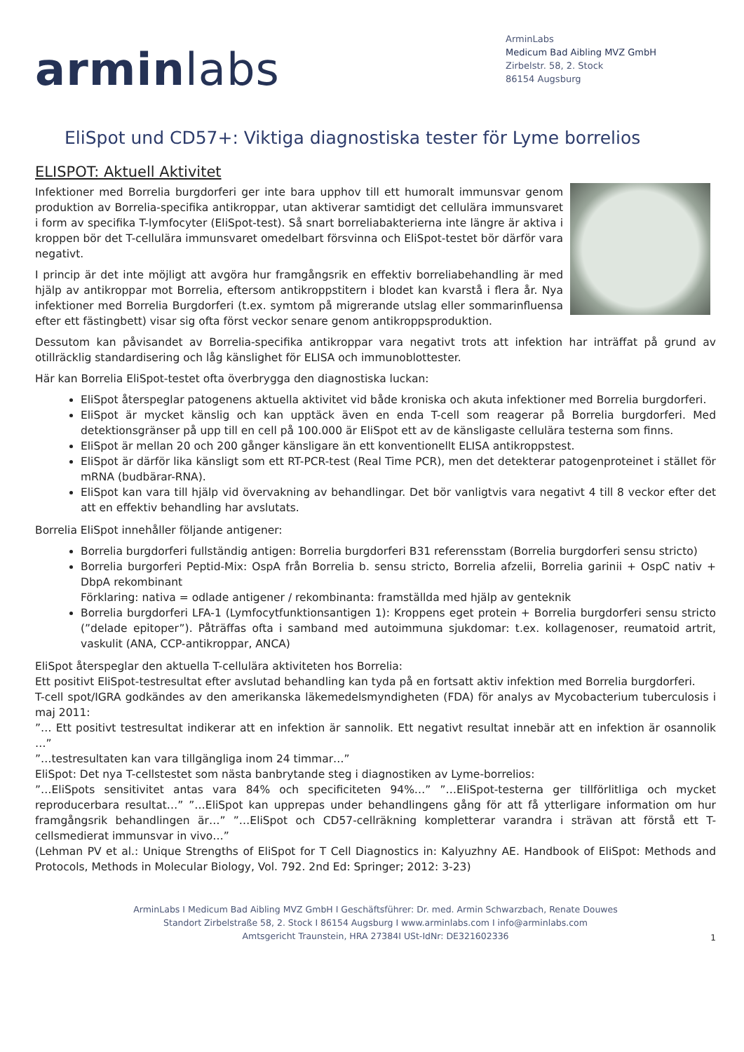arminlabs
ArminLabs
Medicum Bad Aibling MVZ GmbH
Zirbelstr. 58, 2. Stock
86154 Augsburg
EliSpot und CD57+: Viktiga diagnostiska tester för Lyme borrelios
ELISPOT: Aktuell Aktivitet
Infektioner med Borrelia burgdorferi ger inte bara upphov till ett humoralt immunsvar genom produktion av Borrelia-specifika antikroppar, utan aktiverar samtidigt det cellulära immunsvaret i form av specifika T-lymfocyter (EliSpot-test). Så snart borreliabakterierna inte längre är aktiva i kroppen bör det T-cellulära immunsvaret omedelbart försvinna och EliSpot-testet bör därför vara negativt.
I princip är det inte möjligt att avgöra hur framgångsrik en effektiv borreliabehandling är med hjälp av antikroppar mot Borrelia, eftersom antikroppstitern i blodet kan kvarstå i flera år. Nya infektioner med Borrelia Burgdorferi (t.ex. symtom på migrerande utslag eller sommarinfluensa efter ett fästingbett) visar sig ofta först veckor senare genom antikroppsproduktion.
Dessutom kan påvisandet av Borrelia-specifika antikroppar vara negativt trots att infektion har inträffat på grund av otillräcklig standardisering och låg känslighet för ELISA och immunoblottester.
Här kan Borrelia EliSpot-testet ofta överbrygga den diagnostiska luckan:
EliSpot återspeglar patogenens aktuella aktivitet vid både kroniska och akuta infektioner med Borrelia burgdorferi.
EliSpot är mycket känslig och kan upptäck även en enda T-cell som reagerar på Borrelia burgdorferi. Med detektionsgränser på upp till en cell på 100.000 är EliSpot ett av de känsligaste cellulära testerna som finns.
EliSpot är mellan 20 och 200 gånger känsligare än ett konventionellt ELISA antikroppstest.
EliSpot är därför lika känsligt som ett RT-PCR-test (Real Time PCR), men det detekterar patogenproteinet i stället för mRNA (budbärar-RNA).
EliSpot kan vara till hjälp vid övervakning av behandlingar. Det bör vanligtvis vara negativt 4 till 8 veckor efter det att en effektiv behandling har avslutats.
Borrelia EliSpot innehåller följande antigener:
Borrelia burgdorferi fullständig antigen: Borrelia burgdorferi B31 referensstam (Borrelia burgdorferi sensu stricto)
Borrelia burgorferi Peptid-Mix: OspA från Borrelia b. sensu stricto, Borrelia afzelii, Borrelia garinii + OspC nativ + DbpA rekombinant
Förklaring: nativa = odlade antigener / rekombinanta: framställda med hjälp av genteknik
Borrelia burgdorferi LFA-1 (Lymfocytfunktionsantigen 1): Kroppens eget protein + Borrelia burgdorferi sensu stricto (”delade epitoper”). Påträffas ofta i samband med autoimmuna sjukdomar: t.ex. kollagenoser, reumatoid artrit, vaskulit (ANA, CCP-antikroppar, ANCA)
EliSpot återspeglar den aktuella T-cellulära aktiviteten hos Borrelia:
Ett positivt EliSpot-testresultat efter avslutad behandling kan tyda på en fortsatt aktiv infektion med Borrelia burgdorferi.
T-cell spot/IGRA godkändes av den amerikanska läkemedelsmyndigheten (FDA) för analys av Mycobacterium tuberculosis i maj 2011:
”… Ett positivt testresultat indikerar att en infektion är sannolik. Ett negativt resultat innebär att en infektion är osannolik …”
”…testresultaten kan vara tillgängliga inom 24 timmar…”
EliSpot: Det nya T-cellstestet som nästa banbrytande steg i diagnostiken av Lyme-borrelios:
”…EliSpots sensitivitet antas vara 84% och specificiteten 94%…” ”…EliSpot-testerna ger tillförlitliga och mycket reproducerbara resultat…” ”…EliSpot kan upprepas under behandlingens gång för att få ytterligare information om hur framgångsrik behandlingen är…” ”…EliSpot och CD57-cellräkning kompletterar varandra i strävan att förstå ett T-cellsmedierat immunsvar in vivo…”
(Lehman PV et al.: Unique Strengths of EliSpot for T Cell Diagnostics in: Kalyuzhny AE. Handbook of EliSpot: Methods and Protocols, Methods in Molecular Biology, Vol. 792. 2nd Ed: Springer; 2012: 3-23)
ArminLabs I Medicum Bad Aibling MVZ GmbH I Geschäftsführer: Dr. med. Armin Schwarzbach, Renate Douwes
Standort Zirbelstraße 58, 2. Stock I 86154 Augsburg I www.arminlabs.com I info@arminlabs.com
Amtsgericht Traunstein, HRA 27384I USt-IdNr: DE321602336
1